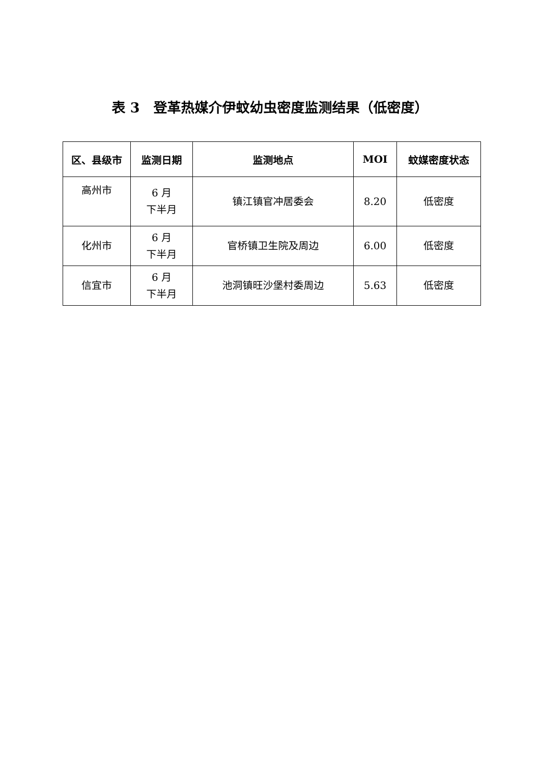表 3　登革热媒介伊蚊幼虫密度监测结果（低密度）
| 区、县级市 | 监测日期 | 监测地点 | MOI | 蚊媒密度状态 |
| --- | --- | --- | --- | --- |
| 高州市 | 6 月 下半月 | 镇江镇官冲居委会 | 8.20 | 低密度 |
| 化州市 | 6 月 下半月 | 官桥镇卫生院及周边 | 6.00 | 低密度 |
| 信宜市 | 6 月 下半月 | 池洞镇旺沙堡村委周边 | 5.63 | 低密度 |